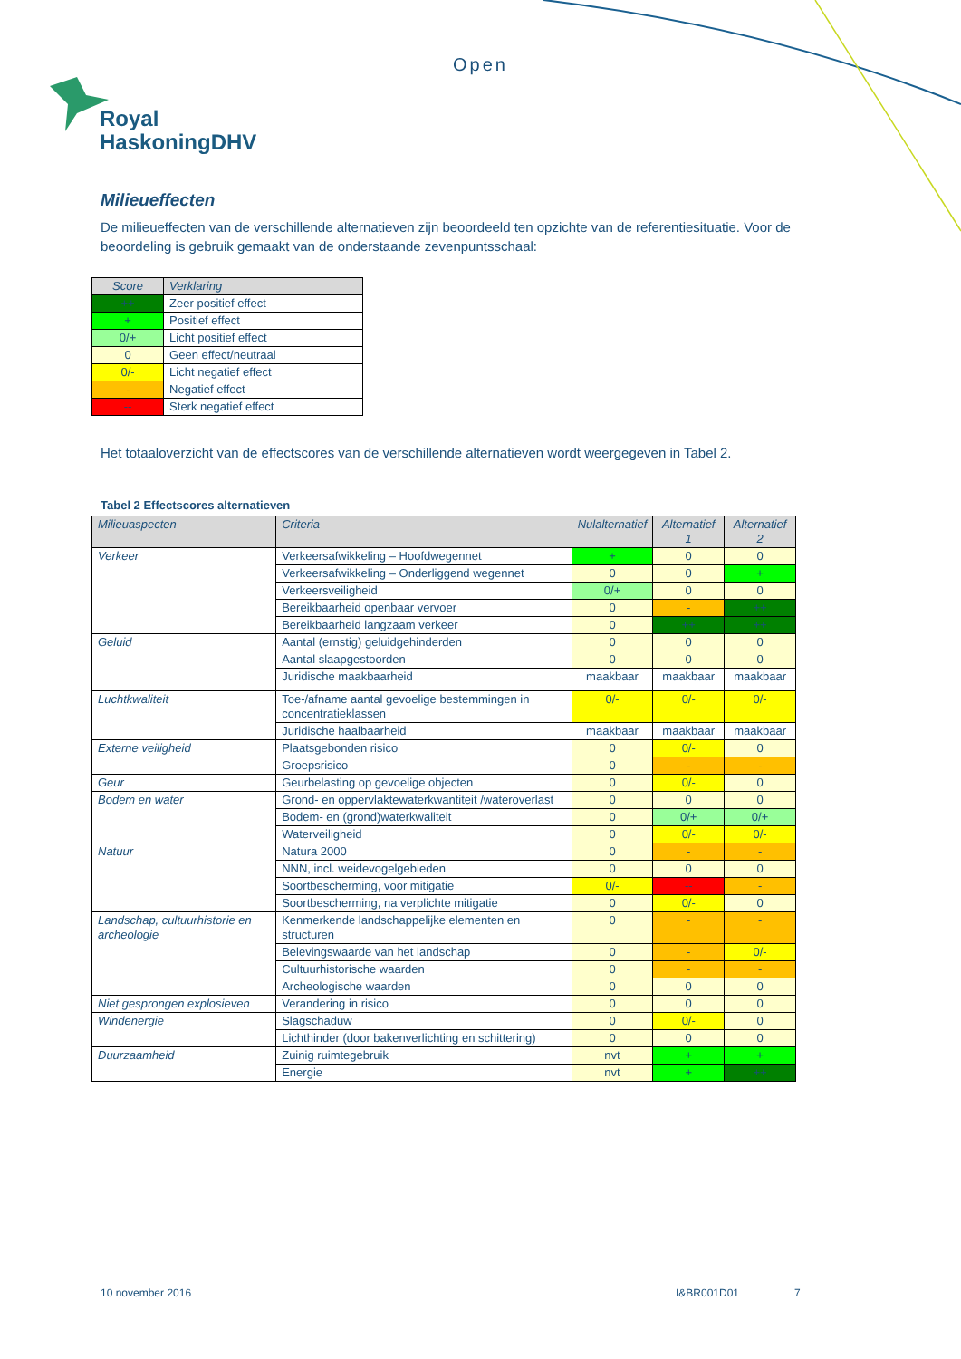Open
Royal
HaskoningDHV
Milieueffecten
De milieueffecten van de verschillende alternatieven zijn beoordeeld ten opzichte van de referentiesituatie. Voor de beoordeling is gebruik gemaakt van de onderstaande zevenpuntsschaal:
| Score | Verklaring |
| --- | --- |
| ++ | Zeer positief effect |
| + | Positief effect |
| 0/+ | Licht positief effect |
| 0 | Geen effect/neutraal |
| 0/- | Licht negatief effect |
| - | Negatief effect |
| -- | Sterk negatief effect |
Het totaaloverzicht van de effectscores van de verschillende alternatieven wordt weergegeven in Tabel 2.
Tabel 2 Effectscores alternatieven
| Milieuaspecten | Criteria | Nulalternatief | Alternatief 1 | Alternatief 2 |
| --- | --- | --- | --- | --- |
| Verkeer | Verkeersafwikkeling – Hoofdwegennet | + | 0 | 0 |
| | Verkeersafwikkeling – Onderliggend wegennet | 0 | 0 | + |
| | Verkeersveiligheid | 0/+ | 0 | 0 |
| | Bereikbaarheid openbaar vervoer | 0 | - | ++ |
| | Bereikbaarheid langzaam verkeer | 0 | ++ | ++ |
| Geluid | Aantal (ernstig) geluidgehinderden | 0 | 0 | 0 |
| | Aantal slaapgestoorden | 0 | 0 | 0 |
| | Juridische maakbaarheid | maakbaar | maakbaar | maakbaar |
| Luchtkwaliteit | Toe-/afname aantal gevoelige bestemmingen in concentratieklassen | 0/- | 0/- | 0/- |
| | Juridische haalbaarheid | maakbaar | maakbaar | maakbaar |
| Externe veiligheid | Plaatsgebonden risico | 0 | 0/- | 0 |
| | Groepsrisico | 0 | - | - |
| Geur | Geurbelasting op gevoelige objecten | 0 | 0/- | 0 |
| Bodem en water | Grond- en oppervlaktewaterkwantiteit /wateroverlast | 0 | 0 | 0 |
| | Bodem- en (grond)waterkwaliteit | 0 | 0/+ | 0/+ |
| | Waterveiligheid | 0 | 0/- | 0/- |
| Natuur | Natura 2000 | 0 | - | - |
| | NNN, incl. weidevogelgebieden | 0 | 0 | 0 |
| | Soortbescherming, voor mitigatie | 0/- | -- | - |
| | Soortbescherming, na verplichte mitigatie | 0 | 0/- | 0 |
| Landschap, cultuurhistorie en archeologie | Kenmerkende landschappelijke elementen en structuren | 0 | - | - |
| | Belevingswaarde van het landschap | 0 | - | 0/- |
| | Cultuurhistorische waarden | 0 | - | - |
| | Archeologische waarden | 0 | 0 | 0 |
| Niet gesprongen explosieven | Verandering in risico | 0 | 0 | 0 |
| Windenergie | Slagschaduw | 0 | 0/- | 0 |
| | Lichthinder (door bakenverlichting en schittering) | 0 | 0 | 0 |
| Duurzaamheid | Zuinig ruimtegebruik | nvt | + | + |
| | Energie | nvt | + | ++ |
10 november 2016 I&BR001D01 7